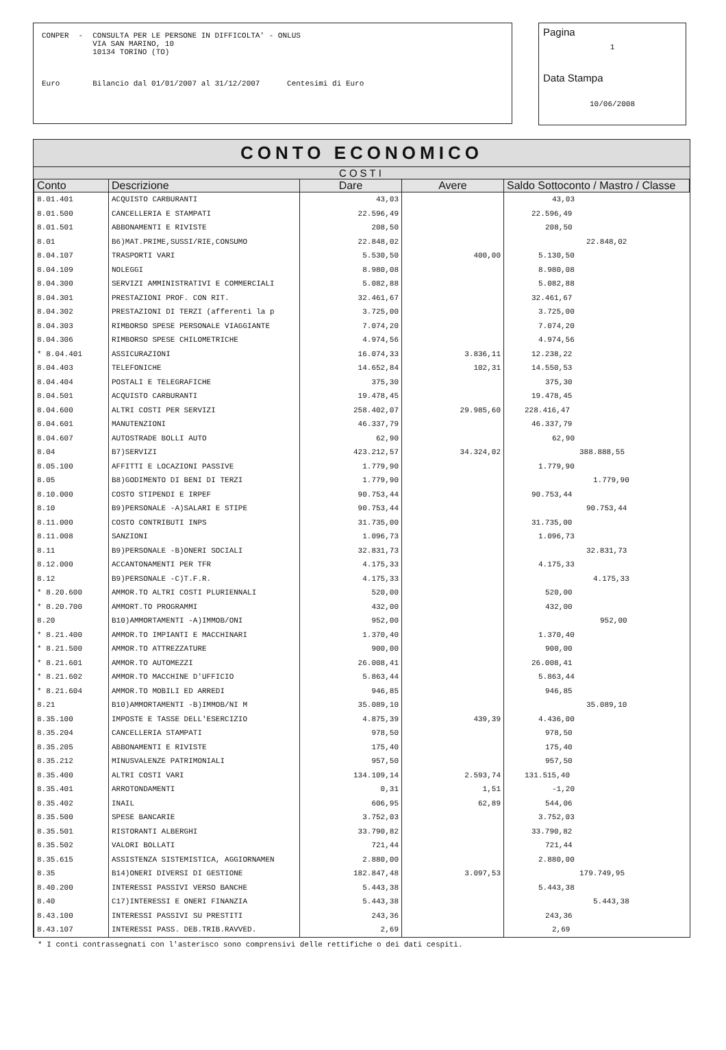| CONPER | - | CONSULTA PER LE PERSONE IN DIFFICOLTA' - ONLUS VIA SAN MARINO, 10 10134 TORINO (TO) |
| Euro | | Bilancio dal 01/01/2007 al 31/12/2007 Centesimi di Euro |
Pagina
1
Data Stampa
10/06/2008
CONTO ECONOMICO
COSTI
| Conto | Descrizione | Dare | Avere | Saldo Sottoconto / Mastro / Classe |
| --- | --- | --- | --- | --- |
| 8.01.401 | ACQUISTO CARBURANTI | 43,03 | | 43,03 |
| 8.01.500 | CANCELLERIA E STAMPATI | 22.596,49 | | 22.596,49 |
| 8.01.501 | ABBONAMENTI E RIVISTE | 208,50 | | 208,50 |
| 8.01 | B6)MAT.PRIME,SUSSI/RIE,CONSUMO | 22.848,02 | | 22.848,02 |
| 8.04.107 | TRASPORTI VARI | 5.530,50 | 400,00 | 5.130,50 |
| 8.04.109 | NOLEGGI | 8.980,08 | | 8.980,08 |
| 8.04.300 | SERVIZI AMMINISTRATIVI E COMMERCIALI | 5.082,88 | | 5.082,88 |
| 8.04.301 | PRESTAZIONI PROF. CON RIT. | 32.461,67 | | 32.461,67 |
| 8.04.302 | PRESTAZIONI DI TERZI (afferenti la p | 3.725,00 | | 3.725,00 |
| 8.04.303 | RIMBORSO SPESE PERSONALE VIAGGIANTE | 7.074,20 | | 7.074,20 |
| 8.04.306 | RIMBORSO SPESE CHILOMETRICHE | 4.974,56 | | 4.974,56 |
| * 8.04.401 | ASSICURAZIONI | 16.074,33 | 3.836,11 | 12.238,22 |
| 8.04.403 | TELEFONICHE | 14.652,84 | 102,31 | 14.550,53 |
| 8.04.404 | POSTALI E TELEGRAFICHE | 375,30 | | 375,30 |
| 8.04.501 | ACQUISTO CARBURANTI | 19.478,45 | | 19.478,45 |
| 8.04.600 | ALTRI COSTI PER SERVIZI | 258.402,07 | 29.985,60 | 228.416,47 |
| 8.04.601 | MANUTENZIONI | 46.337,79 | | 46.337,79 |
| 8.04.607 | AUTOSTRADE BOLLI AUTO | 62,90 | | 62,90 |
| 8.04 | B7)SERVIZI | 423.212,57 | 34.324,02 | 388.888,55 |
| 8.05.100 | AFFITTI E LOCAZIONI PASSIVE | 1.779,90 | | 1.779,90 |
| 8.05 | B8)GODIMENTO DI BENI DI TERZI | 1.779,90 | | 1.779,90 |
| 8.10.000 | COSTO STIPENDI E IRPEF | 90.753,44 | | 90.753,44 |
| 8.10 | B9)PERSONALE -A)SALARI E STIPE | 90.753,44 | | 90.753,44 |
| 8.11.000 | COSTO CONTRIBUTI INPS | 31.735,00 | | 31.735,00 |
| 8.11.008 | SANZIONI | 1.096,73 | | 1.096,73 |
| 8.11 | B9)PERSONALE -B)ONERI SOCIALI | 32.831,73 | | 32.831,73 |
| 8.12.000 | ACCANTONAMENTI PER TFR | 4.175,33 | | 4.175,33 |
| 8.12 | B9)PERSONALE -C)T.F.R. | 4.175,33 | | 4.175,33 |
| * 8.20.600 | AMMOR.TO ALTRI COSTI PLURIENNALI | 520,00 | | 520,00 |
| * 8.20.700 | AMMORT.TO PROGRAMMI | 432,00 | | 432,00 |
| 8.20 | B10)AMMORTAMENTI -A)IMMOB/ONI | 952,00 | | 952,00 |
| * 8.21.400 | AMMOR.TO IMPIANTI E MACCHINARI | 1.370,40 | | 1.370,40 |
| * 8.21.500 | AMMOR.TO ATTREZZATURE | 900,00 | | 900,00 |
| * 8.21.601 | AMMOR.TO AUTOMEZZI | 26.008,41 | | 26.008,41 |
| * 8.21.602 | AMMOR.TO MACCHINE D'UFFICIO | 5.863,44 | | 5.863,44 |
| * 8.21.604 | AMMOR.TO MOBILI ED ARREDI | 946,85 | | 946,85 |
| 8.21 | B10)AMMORTAMENTI -B)IMMOB/NI M | 35.089,10 | | 35.089,10 |
| 8.35.100 | IMPOSTE E TASSE DELL'ESERCIZIO | 4.875,39 | 439,39 | 4.436,00 |
| 8.35.204 | CANCELLERIA STAMPATI | 978,50 | | 978,50 |
| 8.35.205 | ABBONAMENTI E RIVISTE | 175,40 | | 175,40 |
| 8.35.212 | MINUSVALENZE PATRIMONIALI | 957,50 | | 957,50 |
| 8.35.400 | ALTRI COSTI VARI | 134.109,14 | 2.593,74 | 131.515,40 |
| 8.35.401 | ARROTONDAMENTI | 0,31 | 1,51 | -1,20 |
| 8.35.402 | INAIL | 606,95 | 62,89 | 544,06 |
| 8.35.500 | SPESE BANCARIE | 3.752,03 | | 3.752,03 |
| 8.35.501 | RISTORANTI ALBERGHI | 33.790,82 | | 33.790,82 |
| 8.35.502 | VALORI BOLLATI | 721,44 | | 721,44 |
| 8.35.615 | ASSISTENZA SISTEMISTICA, AGGIORNAMEN | 2.880,00 | | 2.880,00 |
| 8.35 | B14)ONERI DIVERSI DI GESTIONE | 182.847,48 | 3.097,53 | 179.749,95 |
| 8.40.200 | INTERESSI PASSIVI VERSO BANCHE | 5.443,38 | | 5.443,38 |
| 8.40 | C17)INTERESSI E ONERI FINANZIA | 5.443,38 | | 5.443,38 |
| 8.43.100 | INTERESSI PASSIVI SU PRESTITI | 243,36 | | 243,36 |
| 8.43.107 | INTERESSI PASS. DEB.TRIB.RAVVED. | 2,69 | | 2,69 |
* I conti contrassegnati con l'asterisco sono comprensivi delle rettifiche o dei dati cespiti.